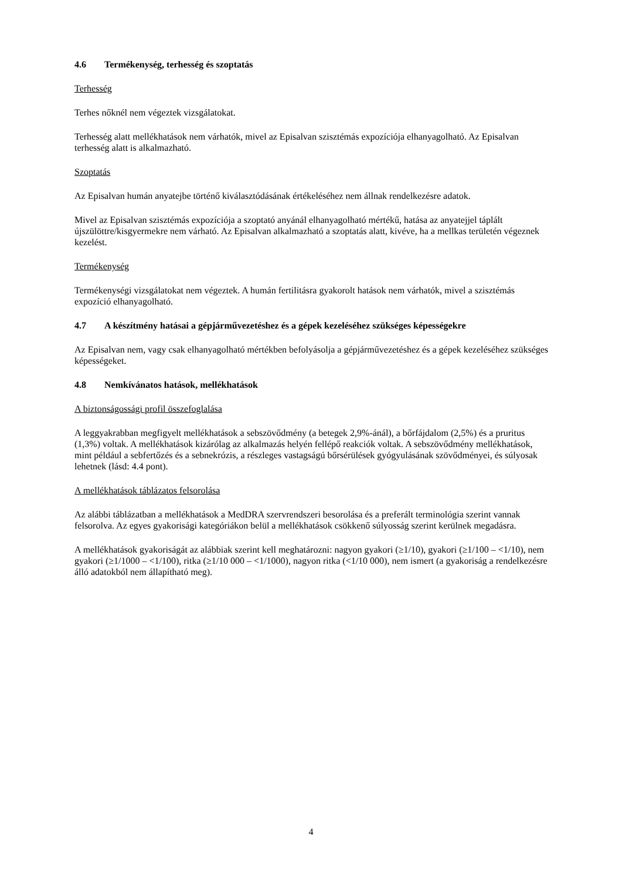4.6 Termékenység, terhesség és szoptatás
Terhesség
Terhes nőknél nem végeztek vizsgálatokat.
Terhesség alatt mellékhatások nem várhatók, mivel az Episalvan szisztémás expozíciója elhanyagolható. Az Episalvan terhesség alatt is alkalmazható.
Szoptatás
Az Episalvan humán anyatejbe történő kiválasztódásának értékeléséhez nem állnak rendelkezésre adatok.
Mivel az Episalvan szisztémás expozíciója a szoptató anyánál elhanyagolható mértékű, hatása az anyatejjel táplált újszülöttre/kisgyermekre nem várható. Az Episalvan alkalmazható a szoptatás alatt, kivéve, ha a mellkas területén végeznek kezelést.
Termékenység
Termékenységi vizsgálatokat nem végeztek. A humán fertilitásra gyakorolt hatások nem várhatók, mivel a szisztémás expozíció elhanyagolható.
4.7 A készítmény hatásai a gépjárművezetéshez és a gépek kezeléséhez szükséges képességekre
Az Episalvan nem, vagy csak elhanyagolható mértékben befolyásolja a gépjárművezetéshez és a gépek kezeléséhez szükséges képességeket.
4.8 Nemkívánatos hatások, mellékhatások
A biztonságossági profil összefoglalása
A leggyakrabban megfigyelt mellékhatások a sebszövődmény (a betegek 2,9%-ánál), a bőrfájdalom (2,5%) és a pruritus (1,3%) voltak. A mellékhatások kizárólag az alkalmazás helyén fellépő reakciók voltak. A sebszövődmény mellékhatások, mint például a sebfertőzés és a sebnekrózis, a részleges vastagságú bőrsérülések gyógyulásának szövődményei, és súlyosak lehetnek (lásd: 4.4 pont).
A mellékhatások táblázatos felsorolása
Az alábbi táblázatban a mellékhatások a MedDRA szervrendszeri besorolása és a preferált terminológia szerint vannak felsorolva. Az egyes gyakorisági kategóriákon belül a mellékhatások csökkenő súlyosság szerint kerülnek megadásra.
A mellékhatások gyakoriságát az alábbiak szerint kell meghatározni: nagyon gyakori (≥1/10), gyakori (≥1/100 – <1/10), nem gyakori (≥1/1000 – <1/100), ritka (≥1/10 000 – <1/1000), nagyon ritka (<1/10 000), nem ismert (a gyakoriság a rendelkezésre álló adatokból nem állapítható meg).
4